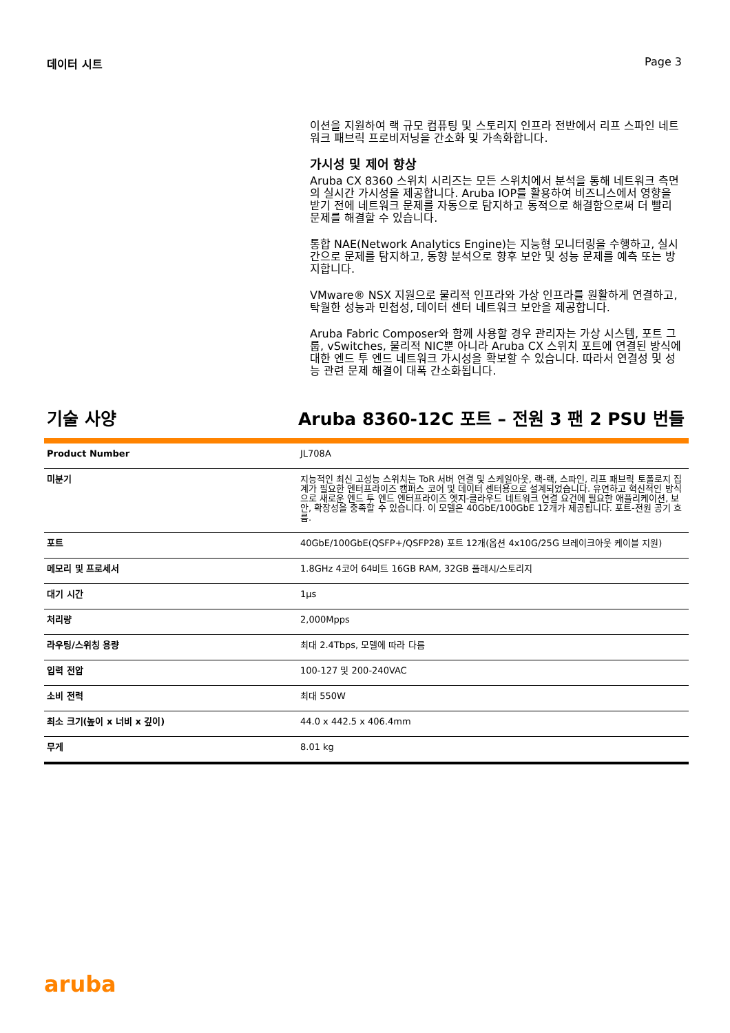데이터 시트 Page 3
이션을 지원하여 랙 규모 컴퓨팅 및 스토리지 인프라 전반에서 리프 스파인 네트워크 패브릭 프로비저닝을 간소화 및 가속화합니다.
가시성 및 제어 향상
Aruba CX 8360 스위치 시리즈는 모든 스위치에서 분석을 통해 네트워크 측면의 실시간 가시성을 제공합니다. Aruba IOP를 활용하여 비즈니스에서 영향을 받기 전에 네트워크 문제를 자동으로 탐지하고 동적으로 해결함으로써 더 빨리 문제를 해결할 수 있습니다.
통합 NAE(Network Analytics Engine)는 지능형 모니터링을 수행하고, 실시간으로 문제를 탐지하고, 동향 분석으로 향후 보안 및 성능 문제를 예측 또는 방지합니다.
VMware® NSX 지원으로 물리적 인프라와 가상 인프라를 원활하게 연결하고, 탁월한 성능과 민첩성, 데이터 센터 네트워크 보안을 제공합니다.
Aruba Fabric Composer와 함께 사용할 경우 관리자는 가상 시스템, 포트 그룹, vSwitches, 물리적 NIC뿐 아니라 Aruba CX 스위치 포트에 연결된 방식에 대한 엔드 투 엔드 네트워크 가시성을 확보할 수 있습니다. 따라서 연결성 및 성능 관련 문제 해결이 대폭 간소화됩니다.
기술 사양 Aruba 8360-12C 포트 – 전원 3 팬 2 PSU 번들
| Product Number | JL708A |
| 미분기 | 지능적인 최신 고성능 스위치는 ToR 서버 연결 및 스케일아웃, 랙-랙, 스파인, 리프 패브릭 토폴로지 집계가 필요한 엔터프라이즈 캠퍼스 코어 및 데이터 센터용으로 설계되었습니다. 유연하고 혁신적인 방식으로 새로운 엔드 투 엔드 엔터프라이즈 엣지-클라우드 네트워크 연결 요건에 필요한 애플리케이션, 보안, 확장성을 충족할 수 있습니다. 이 모델은 40GbE/100GbE 12개가 제공됩니다. 포트-전원 공기 흐름. |
| 포트 | 40GbE/100GbE(QSFP+/QSFP28) 포트 12개(옵션 4x10G/25G 브레이크아웃 케이블 지원) |
| 메모리 및 프로세서 | 1.8GHz 4코어 64비트 16GB RAM, 32GB 플래시/스토리지 |
| 대기 시간 | 1µs |
| 처리량 | 2,000Mpps |
| 라우팅/스위칭 용량 | 최대 2.4Tbps, 모델에 따라 다름 |
| 입력 전압 | 100-127 및 200-240VAC |
| 소비 전력 | 최대 550W |
| 최소 크기(높이 x 너비 x 깊이) | 44.0 x 442.5 x 406.4mm |
| 무게 | 8.01 kg |
aruba